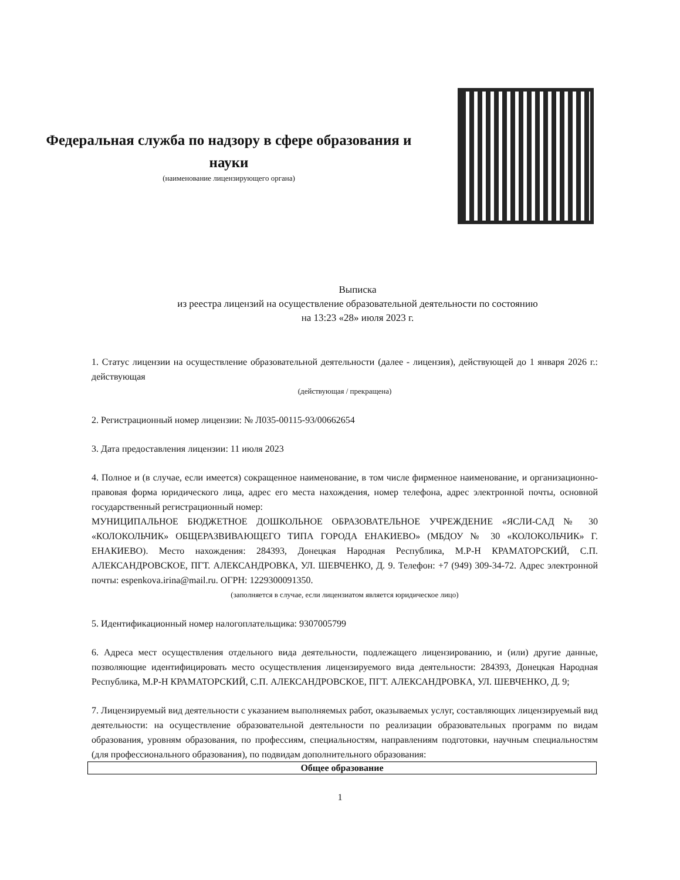Федеральная служба по надзору в сфере образования и науки
(наименование лицензирующего органа)
Выписка
из реестра лицензий на осуществление образовательной деятельности по состоянию
на 13:23 «28» июля 2023 г.
1. Статус лицензии на осуществление образовательной деятельности (далее - лицензия), действующей до 1 января 2026 г.: действующая
(действующая / прекращена)
2. Регистрационный номер лицензии: № Л035-00115-93/00662654
3. Дата предоставления лицензии: 11 июля 2023
4. Полное и (в случае, если имеется) сокращенное наименование, в том числе фирменное наименование, и организационно-правовая форма юридического лица, адрес его места нахождения, номер телефона, адрес электронной почты, основной государственный регистрационный номер:
МУНИЦИПАЛЬНОЕ БЮДЖЕТНОЕ ДОШКОЛЬНОЕ ОБРАЗОВАТЕЛЬНОЕ УЧРЕЖДЕНИЕ «ЯСЛИ-САД № 30 «КОЛОКОЛЬЧИК» ОБЩЕРАЗВИВАЮЩЕГО ТИПА ГОРОДА ЕНАКИЕВО» (МБДОУ № 30 «КОЛОКОЛЬЧИК» Г. ЕНАКИЕВО). Место нахождения: 284393, Донецкая Народная Республика, М.Р-Н КРАМАТОРСКИЙ, С.П. АЛЕКСАНДРОВСКОЕ, ПГТ. АЛЕКСАНДРОВКА, УЛ. ШЕВЧЕНКО, Д. 9. Телефон: +7 (949) 309-34-72. Адрес электронной почты: espenkova.irina@mail.ru. ОГРН: 1229300091350.
(заполняется в случае, если лицензиатом является юридическое лицо)
5. Идентификационный номер налогоплательщика: 9307005799
6. Адреса мест осуществления отдельного вида деятельности, подлежащего лицензированию, и (или) другие данные, позволяющие идентифицировать место осуществления лицензируемого вида деятельности: 284393, Донецкая Народная Республика, М.Р-Н КРАМАТОРСКИЙ, С.П. АЛЕКСАНДРОВСКОЕ, ПГТ. АЛЕКСАНДРОВКА, УЛ. ШЕВЧЕНКО, Д. 9;
7. Лицензируемый вид деятельности с указанием выполняемых работ, оказываемых услуг, составляющих лицензируемый вид деятельности: на осуществление образовательной деятельности по реализации образовательных программ по видам образования, уровням образования, по профессиям, специальностям, направлениям подготовки, научным специальностям (для профессионального образования), по подвидам дополнительного образования:
| Общее образование |
| --- |
1